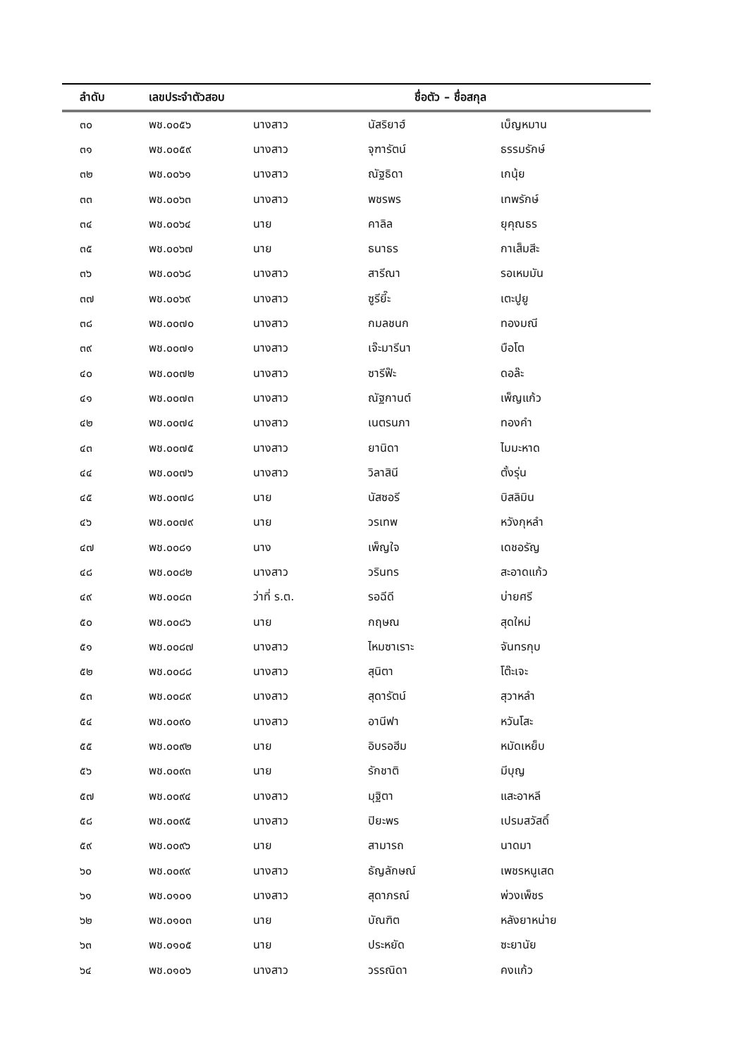| ลำดับ | เลขประจำตัวสอบ | ชื่อตัว – ชื่อสกุล | | |
| --- | --- | --- | --- | --- |
| ๓๐ | พช.๐๐๕๖ | นางสาว | นัสริยาฮ์ | เบ็ญหมาน |
| ๓๑ | พช.๐๐๕๙ | นางสาว | จุฑารัตน์ | ธรรมรักษ์ |
| ๓๒ | พช.๐๐๖๑ | นางสาว | ณัฐธิดา | เกนุ้ย |
| ๓๓ | พช.๐๐๖๓ | นางสาว | พชรพร | เทพรักษ์ |
| ๓๔ | พช.๐๐๖๔ | นาย | คาลิล | ยุคุณธร |
| ๓๕ | พช.๐๐๖๗ | นาย | ธนาธร | กาเส็มสีะ |
| ๓๖ | พช.๐๐๖๘ | นางสาว | สารีณา | รอเหมมัน |
| ๓๗ | พช.๐๐๖๙ | นางสาว | ซูรียี๊ะ | เตะปูยู |
| ๓๘ | พช.๐๐๗๐ | นางสาว | กมลชนก | ทองมณี |
| ๓๙ | พช.๐๐๗๑ | นางสาว | เจ๊ะมารีนา | บือโต |
| ๔๐ | พช.๐๐๗๒ | นางสาว | ซารีฟ๊ะ | ดอล๊ะ |
| ๔๑ | พช.๐๐๗๓ | นางสาว | ณัฐกานต์ | เพ็ญแก้ว |
| ๔๒ | พช.๐๐๗๔ | นางสาว | เนตรนภา | ทองคำ |
| ๔๓ | พช.๐๐๗๕ | นางสาว | ยานิดา | ไมมะหาด |
| ๔๔ | พช.๐๐๗๖ | นางสาว | วิลาสินี | ตั้งรุ่น |
| ๔๕ | พช.๐๐๗๘ | นาย | นัสซอรี | บิสลิมิน |
| ๔๖ | พช.๐๐๗๙ | นาย | วรเทพ | หวังกุหลำ |
| ๔๗ | พช.๐๐๘๑ | นาง | เพ็ญใจ | เดชอรัญ |
| ๔๘ | พช.๐๐๘๒ | นางสาว | วรินทร | สะอาดแก้ว |
| ๔๙ | พช.๐๐๘๓ | ว่าที่ ร.ต. | รอฉีดี | บ่ายศรี |
| ๕๐ | พช.๐๐๘๖ | นาย | กฤษณ | สุดใหม่ |
| ๕๑ | พช.๐๐๘๗ | นางสาว | ไหมซาเราะ | จันทรกุบ |
| ๕๒ | พช.๐๐๘๘ | นางสาว | สุนิตา | โต๊ะเจะ |
| ๕๓ | พช.๐๐๘๙ | นางสาว | สุดารัตน์ | สุวาหลำ |
| ๕๔ | พช.๐๐๙๐ | นางสาว | อานีฟา | หวันโสะ |
| ๕๕ | พช.๐๐๙๒ | นาย | อิบรอฮีม | หมัดเหย็บ |
| ๕๖ | พช.๐๐๙๓ | นาย | รักชาติ | มีบุญ |
| ๕๗ | พช.๐๐๙๔ | นางสาว | มุฐิตา | แสะอาหลี |
| ๕๘ | พช.๐๐๙๕ | นางสาว | ปิยะพร | เปรมสวัสดิ์ |
| ๕๙ | พช.๐๐๙๖ | นาย | สามารถ | นาดมา |
| ๖๐ | พช.๐๐๙๙ | นางสาว | ธัญลักษณ์ | เพชรหนูเสด |
| ๖๑ | พช.๐๑๐๑ | นางสาว | สุดาภรณ์ | พ่วงเพ็ชร |
| ๖๒ | พช.๐๑๐๓ | นาย | บัณฑิต | หลังยาหน่าย |
| ๖๓ | พช.๐๑๐๕ | นาย | ประหยัด | ซะยานัย |
| ๖๔ | พช.๐๑๐๖ | นางสาว | วรรณิดา | คงแก้ว |